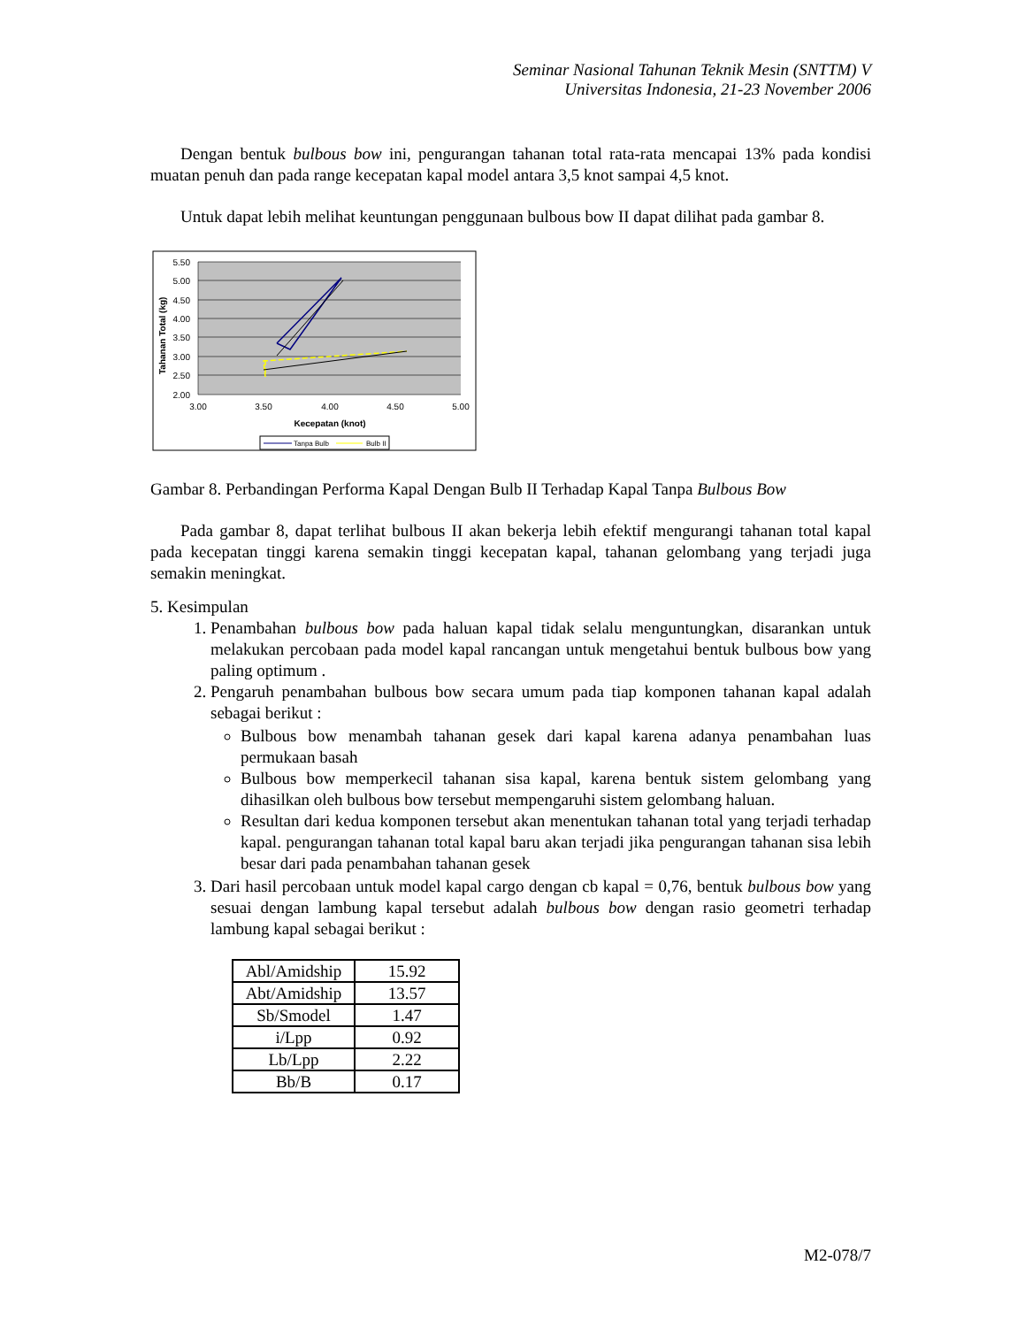Seminar Nasional Tahunan Teknik Mesin (SNTTM) V
Universitas Indonesia, 21-23 November 2006
Dengan bentuk bulbous bow ini, pengurangan tahanan total rata-rata mencapai 13% pada kondisi muatan penuh dan pada range kecepatan kapal model antara 3,5 knot sampai 4,5 knot.
Untuk dapat lebih melihat keuntungan penggunaan bulbous bow II dapat dilihat pada gambar 8.
5.50
5.00
4.50
4.00
3.50
3.00
2.50
2.00
3.00
3.50
4.00
4.50
5.00
Kecepatan (knot)
Tahanan Total (kg)
Tanpa Bulb
Bulb II
Gambar 8. Perbandingan Performa Kapal Dengan Bulb II Terhadap Kapal Tanpa Bulbous Bow
Pada gambar 8, dapat terlihat bulbous II akan bekerja lebih efektif mengurangi tahanan total kapal pada kecepatan tinggi karena semakin tinggi kecepatan kapal, tahanan gelombang yang terjadi juga semakin meningkat.
5. Kesimpulan
1. Penambahan bulbous bow pada haluan kapal tidak selalu menguntungkan, disarankan untuk melakukan percobaan pada model kapal rancangan untuk mengetahui bentuk bulbous bow yang paling optimum .
2. Pengaruh penambahan bulbous bow secara umum pada tiap komponen tahanan kapal adalah sebagai berikut :
Bulbous bow menambah tahanan gesek dari kapal karena adanya penambahan luas permukaan basah
Bulbous bow memperkecil tahanan sisa kapal, karena bentuk sistem gelombang yang dihasilkan oleh bulbous bow tersebut mempengaruhi sistem gelombang haluan.
Resultan dari kedua komponen tersebut akan menentukan tahanan total yang terjadi terhadap kapal. pengurangan tahanan total kapal baru akan terjadi jika pengurangan tahanan sisa lebih besar dari pada penambahan tahanan gesek
3. Dari hasil percobaan untuk model kapal cargo dengan cb kapal = 0,76, bentuk bulbous bow yang sesuai dengan lambung kapal tersebut adalah bulbous bow dengan rasio geometri terhadap lambung kapal sebagai berikut :
| Abl/Amidship | 15.92 |
| Abt/Amidship | 13.57 |
| Sb/Smodel | 1.47 |
| i/Lpp | 0.92 |
| Lb/Lpp | 2.22 |
| Bb/B | 0.17 |
M2-078/7